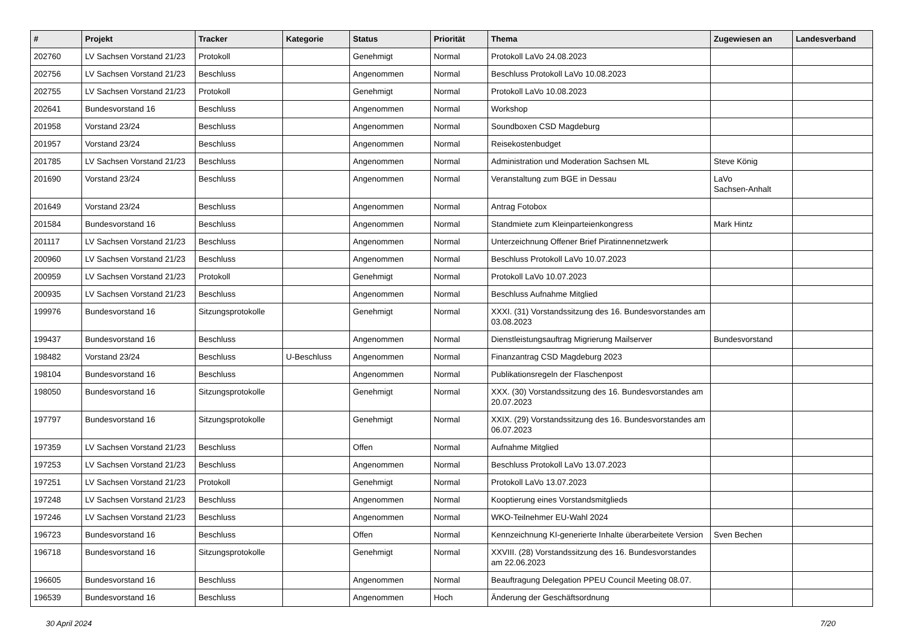| # | Projekt | Tracker | Kategorie | Status | Priorität | Thema | Zugewiesen an | Landesverband |
| --- | --- | --- | --- | --- | --- | --- | --- | --- |
| 202760 | LV Sachsen Vorstand 21/23 | Protokoll | | Genehmigt | Normal | Protokoll LaVo 24.08.2023 | | |
| 202756 | LV Sachsen Vorstand 21/23 | Beschluss | | Angenommen | Normal | Beschluss Protokoll LaVo 10.08.2023 | | |
| 202755 | LV Sachsen Vorstand 21/23 | Protokoll | | Genehmigt | Normal | Protokoll LaVo 10.08.2023 | | |
| 202641 | Bundesvorstand 16 | Beschluss | | Angenommen | Normal | Workshop | | |
| 201958 | Vorstand 23/24 | Beschluss | | Angenommen | Normal | Soundboxen CSD Magdeburg | | |
| 201957 | Vorstand 23/24 | Beschluss | | Angenommen | Normal | Reisekostenbudget | | |
| 201785 | LV Sachsen Vorstand 21/23 | Beschluss | | Angenommen | Normal | Administration und Moderation Sachsen ML | Steve König | |
| 201690 | Vorstand 23/24 | Beschluss | | Angenommen | Normal | Veranstaltung zum BGE in Dessau | LaVo Sachsen-Anhalt | |
| 201649 | Vorstand 23/24 | Beschluss | | Angenommen | Normal | Antrag Fotobox | | |
| 201584 | Bundesvorstand 16 | Beschluss | | Angenommen | Normal | Standmiete zum Kleinparteienkongress | Mark Hintz | |
| 201117 | LV Sachsen Vorstand 21/23 | Beschluss | | Angenommen | Normal | Unterzeichnung Offener Brief Piratinnennetzwerk | | |
| 200960 | LV Sachsen Vorstand 21/23 | Beschluss | | Angenommen | Normal | Beschluss Protokoll LaVo 10.07.2023 | | |
| 200959 | LV Sachsen Vorstand 21/23 | Protokoll | | Genehmigt | Normal | Protokoll LaVo 10.07.2023 | | |
| 200935 | LV Sachsen Vorstand 21/23 | Beschluss | | Angenommen | Normal | Beschluss Aufnahme Mitglied | | |
| 199976 | Bundesvorstand 16 | Sitzungsprotokolle | | Genehmigt | Normal | XXXI. (31) Vorstandssitzung des 16. Bundesvorstandes am 03.08.2023 | | |
| 199437 | Bundesvorstand 16 | Beschluss | | Angenommen | Normal | Dienstleistungsauftrag Migrierung Mailserver | Bundesvorstand | |
| 198482 | Vorstand 23/24 | Beschluss | U-Beschluss | Angenommen | Normal | Finanzantrag CSD Magdeburg 2023 | | |
| 198104 | Bundesvorstand 16 | Beschluss | | Angenommen | Normal | Publikationsregeln der Flaschenpost | | |
| 198050 | Bundesvorstand 16 | Sitzungsprotokolle | | Genehmigt | Normal | XXX. (30) Vorstandssitzung des 16. Bundesvorstandes am 20.07.2023 | | |
| 197797 | Bundesvorstand 16 | Sitzungsprotokolle | | Genehmigt | Normal | XXIX. (29) Vorstandssitzung des 16. Bundesvorstandes am 06.07.2023 | | |
| 197359 | LV Sachsen Vorstand 21/23 | Beschluss | | Offen | Normal | Aufnahme Mitglied | | |
| 197253 | LV Sachsen Vorstand 21/23 | Beschluss | | Angenommen | Normal | Beschluss Protokoll LaVo 13.07.2023 | | |
| 197251 | LV Sachsen Vorstand 21/23 | Protokoll | | Genehmigt | Normal | Protokoll LaVo 13.07.2023 | | |
| 197248 | LV Sachsen Vorstand 21/23 | Beschluss | | Angenommen | Normal | Kooptierung eines Vorstandsmitglieds | | |
| 197246 | LV Sachsen Vorstand 21/23 | Beschluss | | Angenommen | Normal | WKO-Teilnehmer EU-Wahl 2024 | | |
| 196723 | Bundesvorstand 16 | Beschluss | | Offen | Normal | Kennzeichnung KI-generierte Inhalte überarbeitete Version | Sven Bechen | |
| 196718 | Bundesvorstand 16 | Sitzungsprotokolle | | Genehmigt | Normal | XXVIII. (28) Vorstandssitzung des 16. Bundesvorstandes am 22.06.2023 | | |
| 196605 | Bundesvorstand 16 | Beschluss | | Angenommen | Normal | Beauftragung Delegation PPEU Council Meeting 08.07. | | |
| 196539 | Bundesvorstand 16 | Beschluss | | Angenommen | Hoch | Änderung der Geschäftsordnung | | |
30 April 2024 7/20